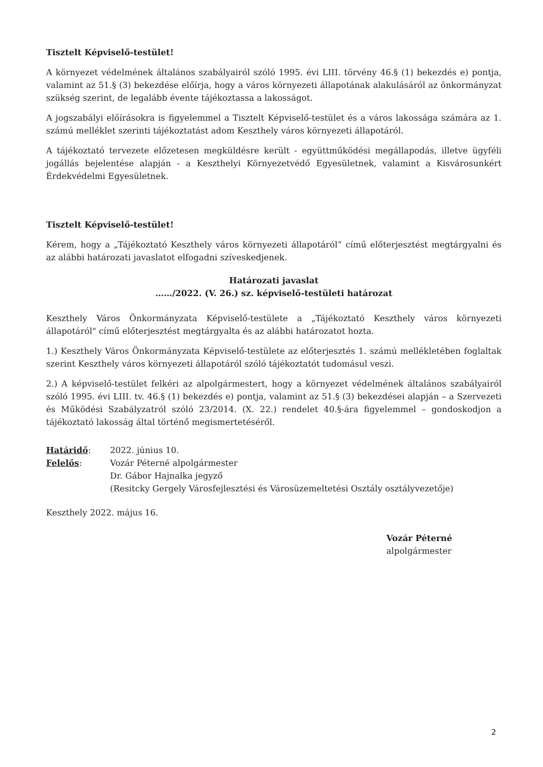Tisztelt Képviselő-testület!
A környezet védelmének általános szabályairól szóló 1995. évi LIII. törvény 46.§ (1) bekezdés e) pontja, valamint az 51.§ (3) bekezdése előírja, hogy a város környezeti állapotának alakulásáról az önkormányzat szükség szerint, de legalább évente tájékoztassa a lakosságot.
A jogszabályi előírásokra is figyelemmel a Tisztelt Képviselő-testület és a város lakossága számára az 1. számú melléklet szerinti tájékoztatást adom Keszthely város környezeti állapotáról.
A tájékoztató tervezete előzetesen megküldésre került - együttműködési megállapodás, illetve ügyféli jogállás bejelentése alapján - a Keszthelyi Környezetvédő Egyesületnek, valamint a Kisvárosunkért Érdekvédelmi Egyesületnek.
Tisztelt Képviselő-testület!
Kérem, hogy a „Tájékoztató Keszthely város környezeti állapotáról” című előterjesztést megtárgyalni és az alábbi határozati javaslatot elfogadni szíveskedjenek.
Határozati javaslat
……/2022. (V. 26.) sz. képviselő-testületi határozat
Keszthely Város Önkormányzata Képviselő-testülete a „Tájékoztató Keszthely város környezeti állapotáról" című előterjesztést megtárgyalta és az alábbi határozatot hozta.
1.) Keszthely Város Önkormányzata Képviselő-testülete az előterjesztés 1. számú mellékletében foglaltak szerint Keszthely város környezeti állapotáról szóló tájékoztatót tudomásul veszi.
2.) A képviselő-testület felkéri az alpolgármestert, hogy a környezet védelmének általános szabályairól szóló 1995. évi LIII. tv. 46.§ (1) bekezdés e) pontja, valamint az 51.§ (3) bekezdései alapján – a Szervezeti és Működési Szabályzatról szóló 23/2014. (X. 22.) rendelet 40.§-ára figyelemmel – gondoskodjon a tájékoztató lakosság által történő megismertetéséről.
| Határidő : | 2022. június 10. |
| Felelős : | Vozár Péterné alpolgármester Dr. Gábor Hajnalka jegyző (Resitcky Gergely Városfejlesztési és Városüzemeltetési Osztály osztályvezetője) |
Keszthely 2022. május 16.
Vozár Péterné
alpolgármester
2